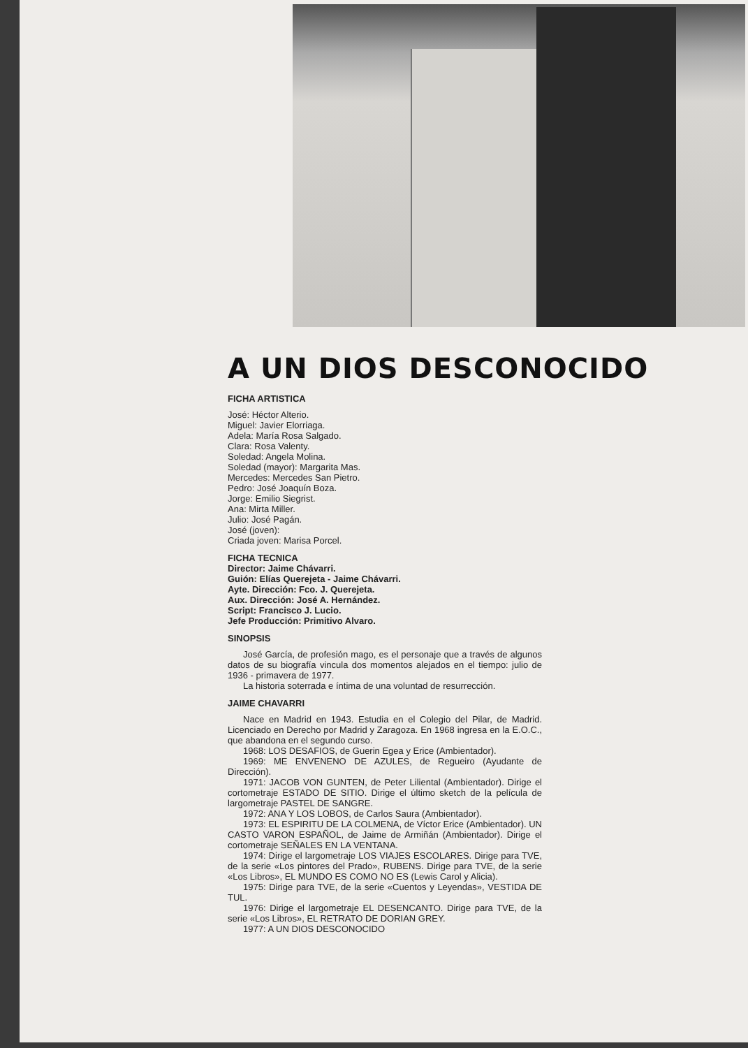A UN DIOS DESCONOCIDO
FICHA ARTISTICA
José: Héctor Alterio.
Miguel: Javier Elorriaga.
Adela: María Rosa Salgado.
Clara: Rosa Valenty.
Soledad: Angela Molina.
Soledad (mayor): Margarita Mas.
Mercedes: Mercedes San Pietro.
Pedro: José Joaquín Boza.
Jorge: Emilio Siegrist.
Ana: Mirta Miller.
Julio: José Pagán.
José (joven):
Criada joven: Marisa Porcel.
FICHA TECNICA
Director: Jaime Chávarri.
Guión: Elías Querejeta - Jaime Chávarri.
Ayte. Dirección: Fco. J. Querejeta.
Aux. Dirección: José A. Hernández.
Script: Francisco J. Lucio.
Jefe Producción: Primitivo Alvaro.
SINOPSIS
José García, de profesión mago, es el personaje que a través de algunos datos de su biografía vincula dos momentos alejados en el tiempo: julio de 1936 - primavera de 1977.
La historia soterrada e íntima de una voluntad de resurrección.
JAIME CHAVARRI
Nace en Madrid en 1943. Estudia en el Colegio del Pilar, de Madrid. Licenciado en Derecho por Madrid y Zaragoza. En 1968 ingresa en la E.O.C., que abandona en el segundo curso.
1968: LOS DESAFIOS, de Guerin Egea y Erice (Ambientador).
1969: ME ENVENENO DE AZULES, de Regueiro (Ayudante de Dirección).
1971: JACOB VON GUNTEN, de Peter Liliental (Ambientador). Dirige el cortometraje ESTADO DE SITIO. Dirige el último sketch de la película de largometraje PASTEL DE SANGRE.
1972: ANA Y LOS LOBOS, de Carlos Saura (Ambientador).
1973: EL ESPIRITU DE LA COLMENA, de Víctor Erice (Ambientador). UN CASTO VARON ESPAÑOL, de Jaime de Armiñán (Ambientador). Dirige el cortometraje SEÑALES EN LA VENTANA.
1974: Dirige el largometraje LOS VIAJES ESCOLARES. Dirige para TVE, de la serie «Los pintores del Prado», RUBENS. Dirige para TVE, de la serie «Los Libros», EL MUNDO ES COMO NO ES (Lewis Carol y Alicia).
1975: Dirige para TVE, de la serie «Cuentos y Leyendas», VESTIDA DE TUL.
1976: Dirige el largometraje EL DESENCANTO. Dirige para TVE, de la serie «Los Libros», EL RETRATO DE DORIAN GREY.
1977: A UN DIOS DESCONOCIDO